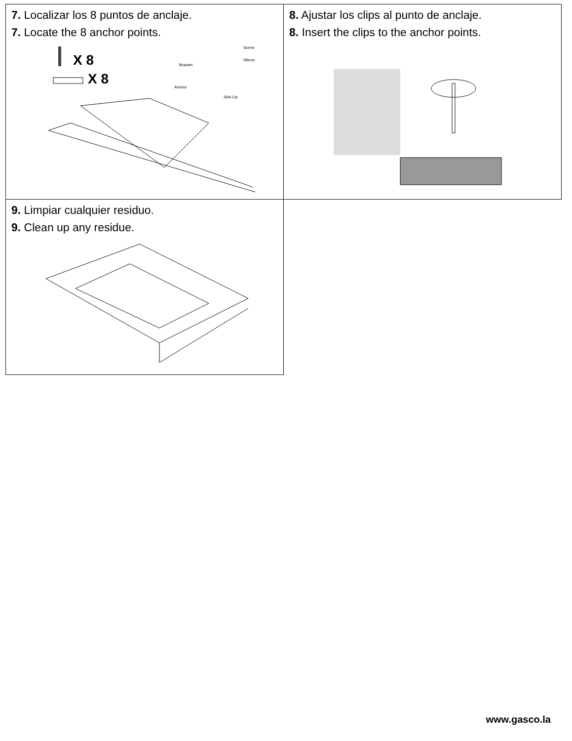| 7. Localizar los 8 puntos de anclaje. 7. Locate the 8 anchor points. X 8 X 8 Screw Silicon Bracket Anchor Sink Lip | 8. Ajustar los clips al punto de anclaje. 8. Insert the clips to the anchor points. |
| 9. Limpiar cualquier residuo. 9. Clean up any residue. | |
www.gasco.la